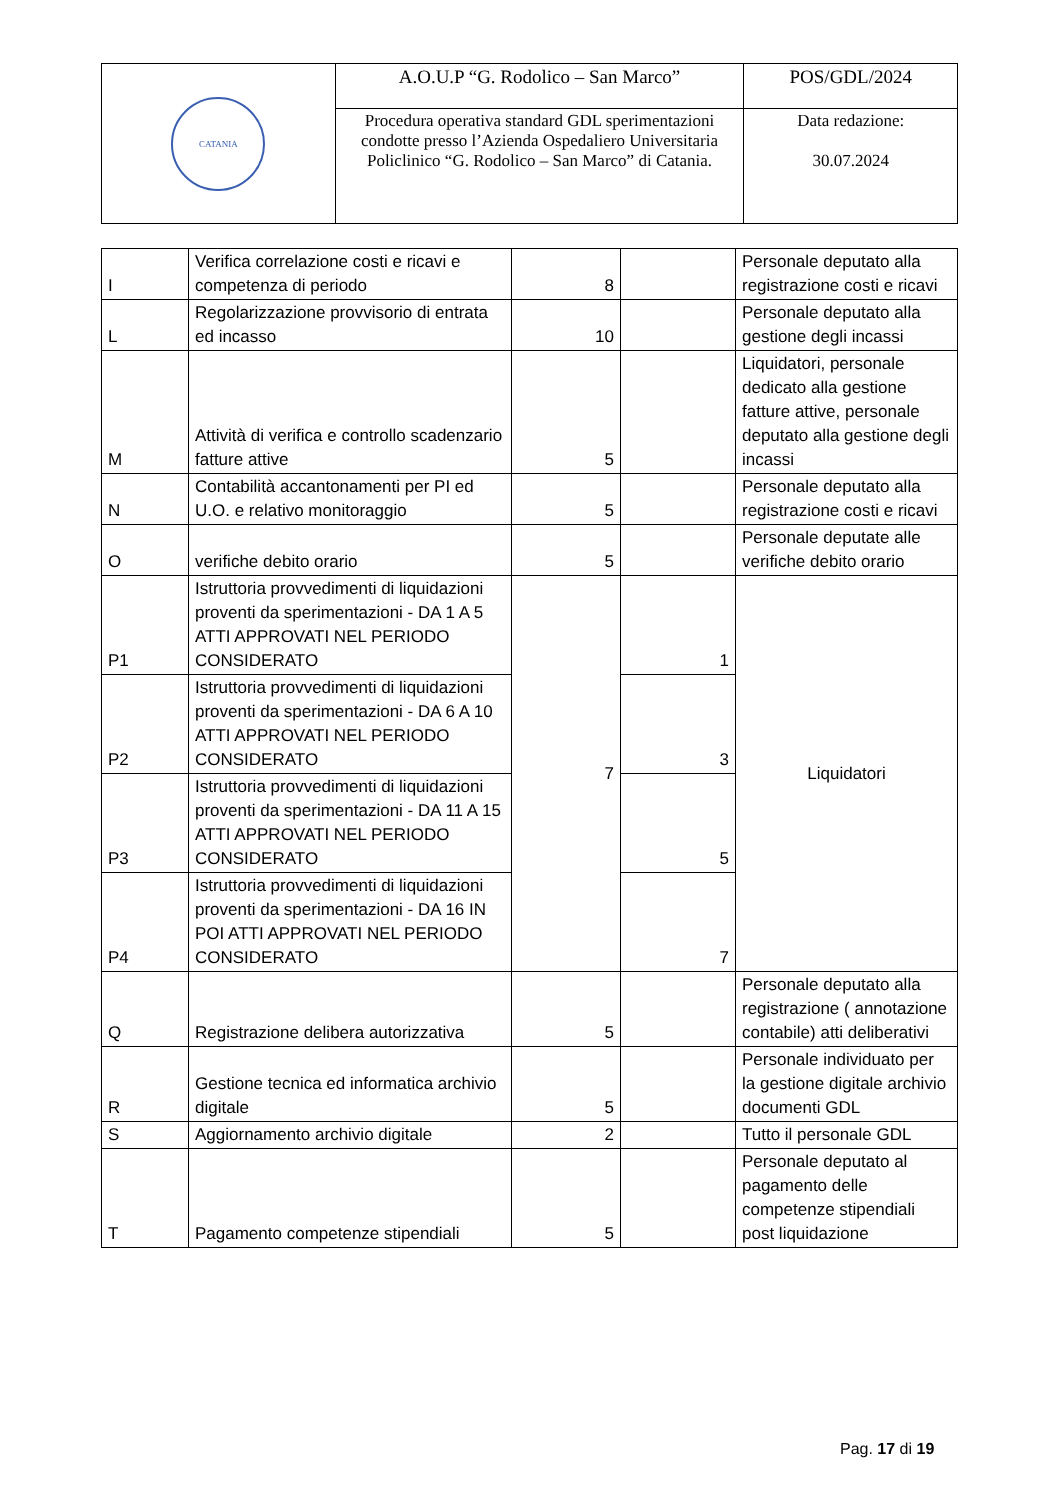| CATANIA | A.O.U.P “G. Rodolico – San Marco” | POS/GDL/2024 |
| | Procedura operativa standard GDL sperimentazioni condotte presso l’Azienda Ospedaliero Universitaria Policlinico “G. Rodolico – San Marco” di Catania. | Data redazione: 30.07.2024 |
| I | Verifica correlazione costi e ricavi e competenza di periodo | 8 | | Personale deputato alla registrazione costi e ricavi |
| L | Regolarizzazione provvisorio di entrata ed incasso | 10 | | Personale deputato alla gestione degli incassi |
| M | Attività di verifica e controllo scadenzario fatture attive | 5 | | Liquidatori, personale dedicato alla gestione fatture attive, personale deputato alla gestione degli incassi |
| N | Contabilità accantonamenti per PI ed U.O. e relativo monitoraggio | 5 | | Personale deputato alla registrazione costi e ricavi |
| O | verifiche debito orario | 5 | | Personale deputate alle verifiche debito orario |
| P1 | Istruttoria provvedimenti di liquidazioni proventi da sperimentazioni - DA 1 A 5 ATTI APPROVATI NEL PERIODO CONSIDERATO | 7 | 1 | Liquidatori |
| P2 | Istruttoria provvedimenti di liquidazioni proventi da sperimentazioni - DA 6 A 10 ATTI APPROVATI NEL PERIODO CONSIDERATO | | 3 | |
| P3 | Istruttoria provvedimenti di liquidazioni proventi da sperimentazioni - DA 11 A 15 ATTI APPROVATI NEL PERIODO CONSIDERATO | | 5 | |
| P4 | Istruttoria provvedimenti di liquidazioni proventi da sperimentazioni - DA 16 IN POI ATTI APPROVATI NEL PERIODO CONSIDERATO | | 7 | |
| Q | Registrazione delibera autorizzativa | 5 | | Personale deputato alla registrazione ( annotazione contabile) atti deliberativi |
| R | Gestione tecnica ed informatica archivio digitale | 5 | | Personale individuato per la gestione digitale archivio documenti GDL |
| S | Aggiornamento archivio digitale | 2 | | Tutto il personale GDL |
| T | Pagamento competenze stipendiali | 5 | | Personale deputato al pagamento delle competenze stipendiali post liquidazione |
Pag. 17 di 19